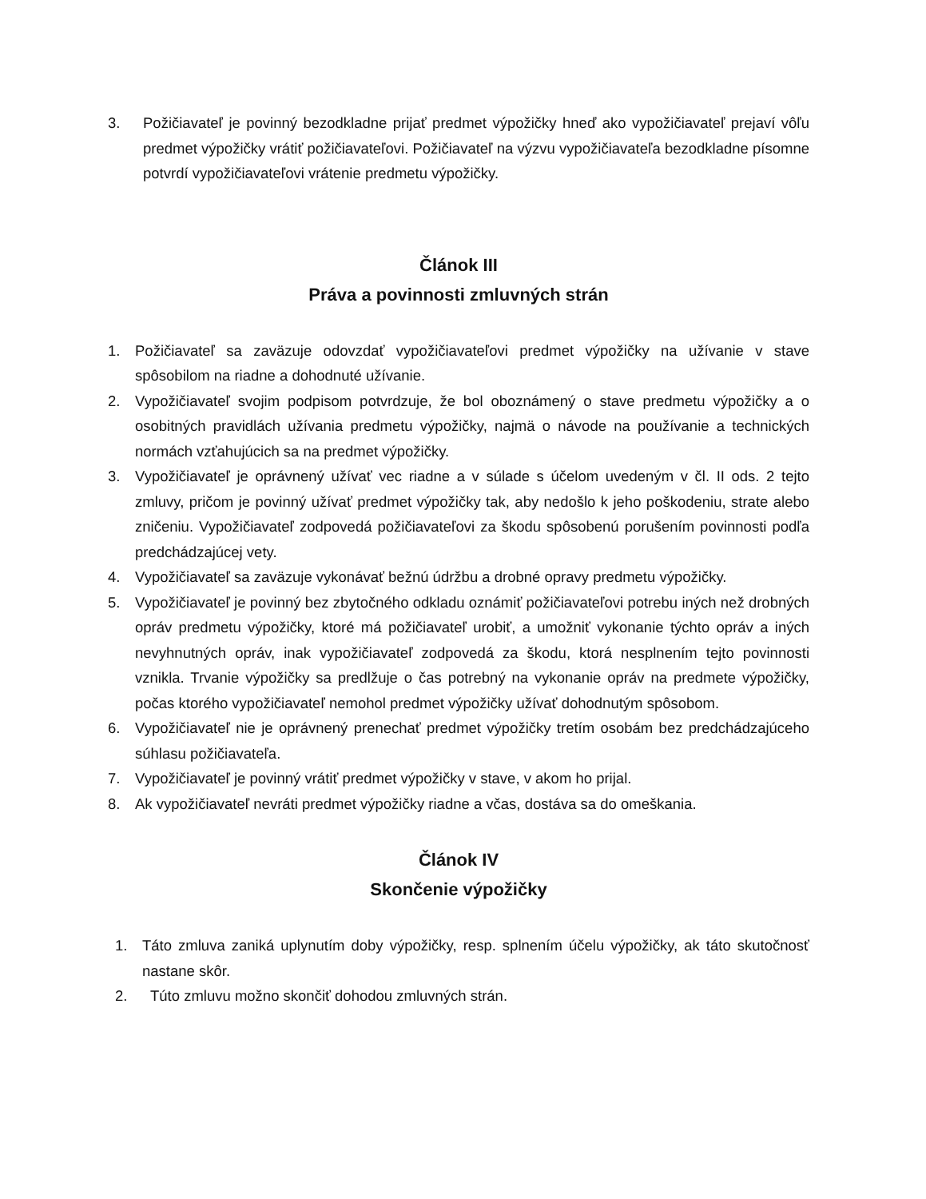3. Požičiavateľ je povinný bezodkladne prijať predmet výpožičky hneď ako vypožičiavateľ prejaví vôľu predmet výpožičky vrátiť požičiavateľovi. Požičiavateľ na výzvu vypožičiavateľa bezodkladne písomne potvrdí vypožičiavateľovi vrátenie predmetu výpožičky.
Článok III
Práva a povinnosti zmluvných strán
1. Požičiavateľ sa zaväzuje odovzdať vypožičiavateľovi predmet výpožičky na užívanie v stave spôsobilom na riadne a dohodnuté užívanie.
2. Vypožičiavateľ svojim podpisom potvrdzuje, že bol oboznámený o stave predmetu výpožičky a o osobitných pravidlách užívania predmetu výpožičky, najmä o návode na používanie a technických normách vzťahujúcich sa na predmet výpožičky.
3. Vypožičiavateľ je oprávnený užívať vec riadne a v súlade s účelom uvedeným v čl. II ods. 2 tejto zmluvy, pričom je povinný užívať predmet výpožičky tak, aby nedošlo k jeho poškodeniu, strate alebo zničeniu. Vypožičiavateľ zodpovedá požičiavateľovi za škodu spôsobenú porušením povinnosti podľa predchádzajúcej vety.
4. Vypožičiavateľ sa zaväzuje vykonávať bežnú údržbu a drobné opravy predmetu výpožičky.
5. Vypožičiavateľ je povinný bez zbytočného odkladu oznámiť požičiavateľovi potrebu iných než drobných opráv predmetu výpožičky, ktoré má požičiavateľ urobiť, a umožniť vykonanie týchto opráv a iných nevyhnutných opráv, inak vypožičiavateľ zodpovedá za škodu, ktorá nesplnením tejto povinnosti vznikla. Trvanie výpožičky sa predlžuje o čas potrebný na vykonanie opráv na predmete výpožičky, počas ktorého vypožičiavateľ nemohol predmet výpožičky užívať dohodnutým spôsobom.
6. Vypožičiavateľ nie je oprávnený prenechať predmet výpožičky tretím osobám bez predchádzajúceho súhlasu požičiavateľa.
7. Vypožičiavateľ je povinný vrátiť predmet výpožičky v stave, v akom ho prijal.
8. Ak vypožičiavateľ nevráti predmet výpožičky riadne a včas, dostáva sa do omeškania.
Článok IV
Skončenie výpožičky
1. Táto zmluva zaniká uplynutím doby výpožičky, resp. splnením účelu výpožičky, ak táto skutočnosť nastane skôr.
2. Túto zmluvu možno skončiť dohodou zmluvných strán.